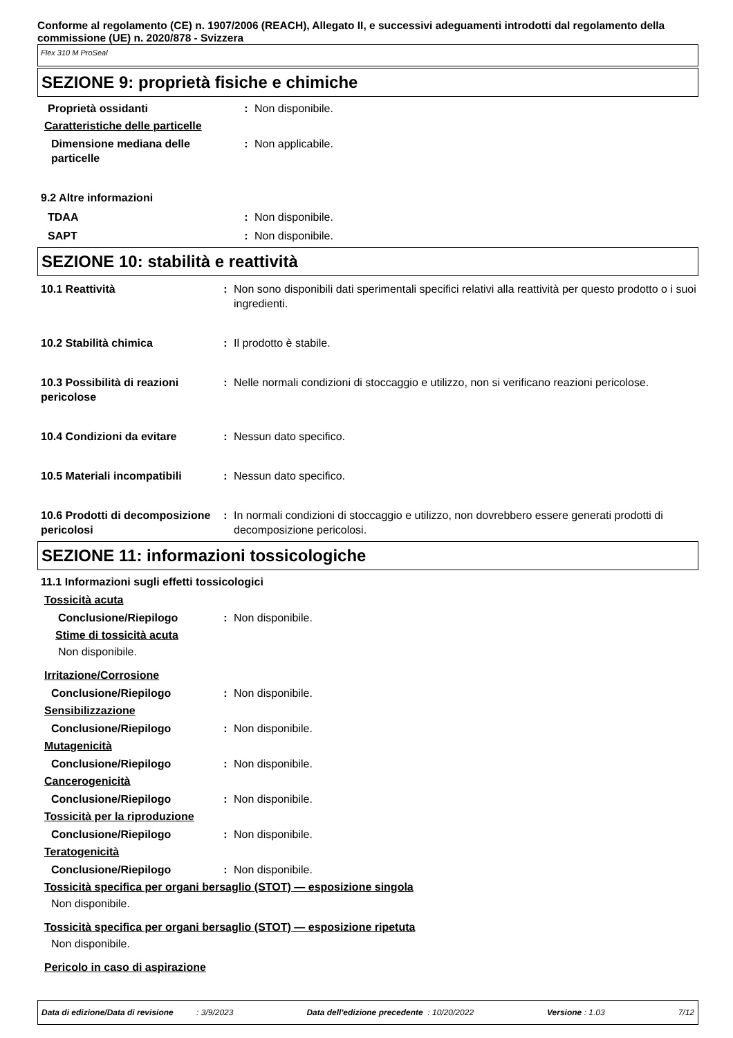Conforme al regolamento (CE) n. 1907/2006 (REACH), Allegato II, e successivi adeguamenti introdotti dal regolamento della commissione (UE) n. 2020/878 - Svizzera
Flex 310 M ProSeal
SEZIONE 9: proprietà fisiche e chimiche
Proprietà ossidanti : Non disponibile.
Caratteristiche delle particelle
Dimensione mediana delle particelle
: Non applicabile.
9.2 Altre informazioni
TDAA : Non disponibile.
SAPT : Non disponibile.
SEZIONE 10: stabilità e reattività
10.1 Reattività : Non sono disponibili dati sperimentali specifici relativi alla reattività per questo prodotto o i suoi ingredienti.
10.2 Stabilità chimica : Il prodotto è stabile.
10.3 Possibilità di reazioni pericolose
: Nelle normali condizioni di stoccaggio e utilizzo, non si verificano reazioni pericolose.
10.4 Condizioni da evitare : Nessun dato specifico.
10.5 Materiali incompatibili
: Nessun dato specifico.
10.6 Prodotti di decomposizione pericolosi
: In normali condizioni di stoccaggio e utilizzo, non dovrebbero essere generati prodotti di decomposizione pericolosi.
SEZIONE 11: informazioni tossicologiche
11.1 Informazioni sugli effetti tossicologici
Tossicità acuta
Conclusione/Riepilogo : Non disponibile.
Stime di tossicità acuta
Non disponibile.
Irritazione/Corrosione
Conclusione/Riepilogo : Non disponibile.
Sensibilizzazione
Conclusione/Riepilogo : Non disponibile.
Mutagenicità
Conclusione/Riepilogo : Non disponibile.
Cancerogenicità
Conclusione/Riepilogo : Non disponibile.
Tossicità per la riproduzione
Conclusione/Riepilogo : Non disponibile.
Teratogenicità
Conclusione/Riepilogo : Non disponibile.
Tossicità specifica per organi bersaglio (STOT) — esposizione singola
Non disponibile.
Tossicità specifica per organi bersaglio (STOT) — esposizione ripetuta
Non disponibile.
Pericolo in caso di aspirazione
Data di edizione/Data di revisione : 3/9/2023 Data dell'edizione precedente : 10/20/2022 Versione : 1.03 7/12